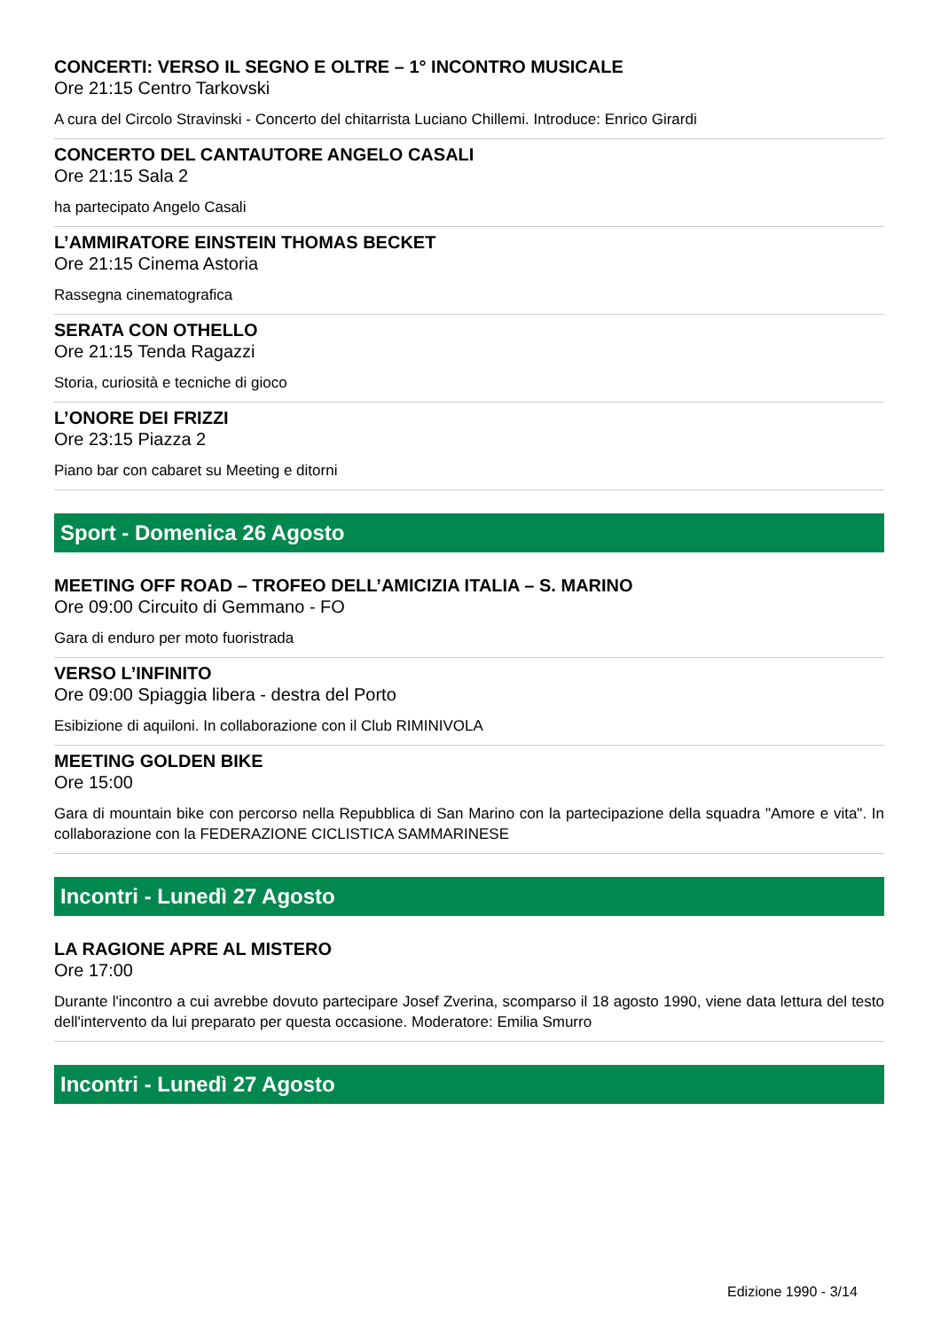CONCERTI: VERSO IL SEGNO E OLTRE – 1° INCONTRO MUSICALE
Ore 21:15 Centro Tarkovski
A cura del Circolo Stravinski - Concerto del chitarrista Luciano Chillemi. Introduce: Enrico Girardi
CONCERTO DEL CANTAUTORE ANGELO CASALI
Ore 21:15 Sala 2
ha partecipato Angelo Casali
L’AMMIRATORE EINSTEIN THOMAS BECKET
Ore 21:15 Cinema Astoria
Rassegna cinematografica
SERATA CON OTHELLO
Ore 21:15 Tenda Ragazzi
Storia, curiosità e tecniche di gioco
L’ONORE DEI FRIZZI
Ore 23:15 Piazza 2
Piano bar con cabaret su Meeting e ditorni
Sport - Domenica 26 Agosto
MEETING OFF ROAD – TROFEO DELL’AMICIZIA ITALIA – S. MARINO
Ore 09:00 Circuito di Gemmano - FO
Gara di enduro per moto fuoristrada
VERSO L’INFINITO
Ore 09:00 Spiaggia libera - destra del Porto
Esibizione di aquiloni. In collaborazione con il Club RIMINIVOLA
MEETING GOLDEN BIKE
Ore 15:00
Gara di mountain bike con percorso nella Repubblica di San Marino con la partecipazione della squadra "Amore e vita". In collaborazione con la FEDERAZIONE CICLISTICA SAMMARINESE
Incontri - Lunedì 27 Agosto
LA RAGIONE APRE AL MISTERO
Ore 17:00
Durante l'incontro a cui avrebbe dovuto partecipare Josef Zverina, scomparso il 18 agosto 1990, viene data lettura del testo dell'intervento da lui preparato per questa occasione. Moderatore: Emilia Smurro
Incontri - Lunedì 27 Agosto
Edizione 1990 - 3/14